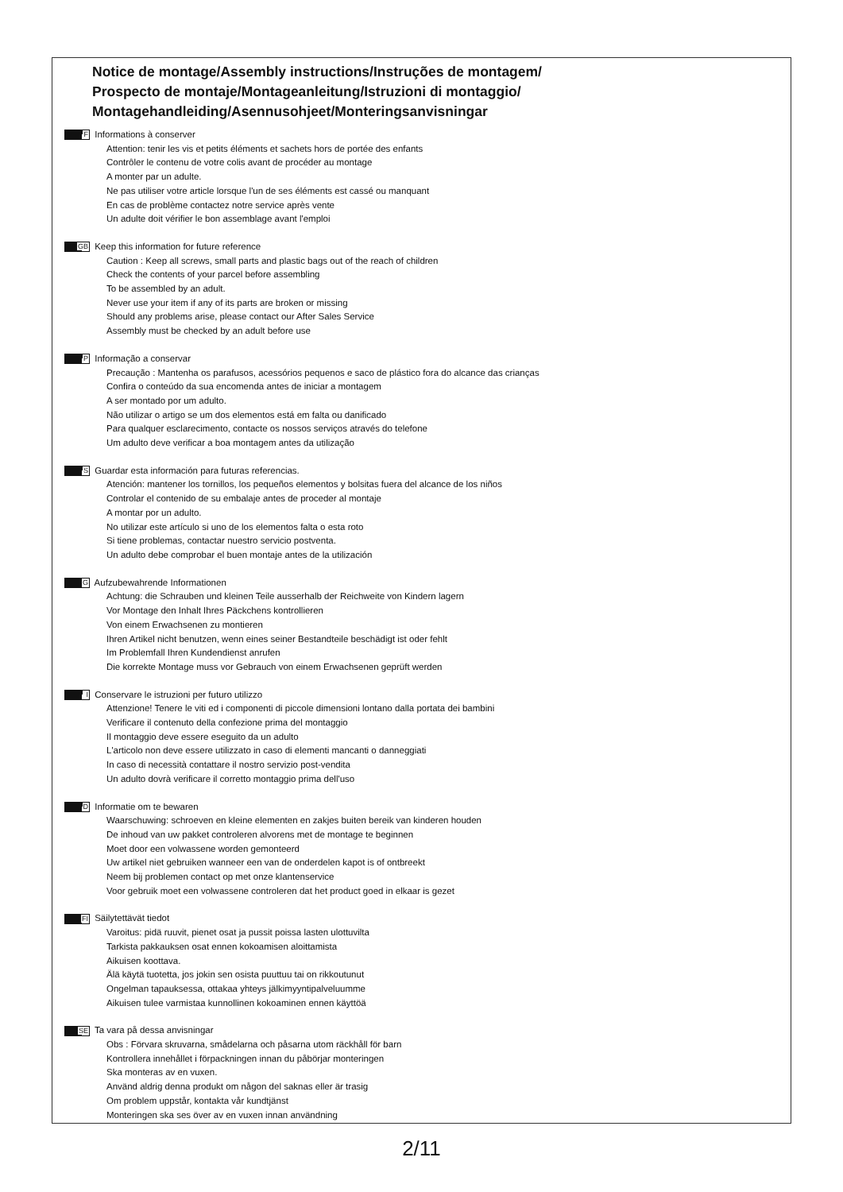Notice de montage/Assembly instructions/Instruções de montagem/
Prospecto de montaje/Montageanleitung/Istruzioni di montaggio/
Montagehandleiding/Asennusohjeet/Monteringsanvisningar
F Informations à conserver
Attention: tenir les vis et petits éléments et sachets hors de portée des enfants
Contrôler le contenu de votre colis avant de procéder au montage
A monter par un adulte.
Ne pas utiliser votre article lorsque l'un de ses éléments est cassé ou manquant
En cas de problème contactez notre service après vente
Un adulte doit vérifier le bon assemblage avant l'emploi
GB Keep this information for future reference
Caution : Keep all screws, small parts and plastic bags out of the reach of children
Check the contents of your parcel before assembling
To be assembled by an adult.
Never use your item if any of its parts are broken or missing
Should any problems arise, please contact our After Sales Service
Assembly must be checked by an adult before use
P Informação a conservar
Precaução : Mantenha os parafusos, acessórios pequenos e saco de plástico fora do alcance das crianças
Confira o conteúdo da sua encomenda antes de iniciar a montagem
A ser montado por um adulto.
Não utilizar o artigo se um dos elementos está em falta ou danificado
Para qualquer esclarecimento, contacte os nossos serviços através do telefone
Um adulto deve verificar a boa montagem antes da utilização
S Guardar esta información para futuras referencias.
Atención: mantener los tornillos, los pequeños elementos y bolsitas fuera del alcance de los niños
Controlar el contenido de su embalaje antes de proceder al montaje
A montar por un adulto.
No utilizar este artículo si uno de los elementos falta o esta roto
Si tiene problemas, contactar nuestro servicio postventa.
Un adulto debe comprobar el buen montaje antes de la utilización
G Aufzubewahrende Informationen
Achtung: die Schrauben und kleinen Teile ausserhalb der Reichweite von Kindern lagern
Vor Montage den Inhalt Ihres Päckchens kontrollieren
Von einem Erwachsenen zu montieren
Ihren Artikel nicht benutzen, wenn eines seiner Bestandteile beschädigt ist oder fehlt
Im Problemfall Ihren Kundendienst anrufen
Die korrekte Montage muss vor Gebrauch von einem Erwachsenen geprüft werden
I Conservare le istruzioni per futuro utilizzo
Attenzione! Tenere le viti ed i componenti di piccole dimensioni lontano dalla portata dei bambini
Verificare il contenuto della confezione prima del montaggio
Il montaggio deve essere eseguito da un adulto
L'articolo non deve essere utilizzato in caso di elementi mancanti o danneggiati
In caso di necessità contattare il nostro servizio post-vendita
Un adulto dovrà verificare il corretto montaggio prima dell'uso
D Informatie om te bewaren
Waarschuwing: schroeven en kleine elementen en zakjes buiten bereik van kinderen houden
De inhoud van uw pakket controleren alvorens met de montage te beginnen
Moet door een volwassene worden gemonteerd
Uw artikel niet gebruiken wanneer een van de onderdelen kapot is of ontbreekt
Neem bij problemen contact op met onze klantenservice
Voor gebruik moet een volwassene controleren dat het product goed in elkaar is gezet
FI Säilytettävät tiedot
Varoitus: pidä ruuvit, pienet osat ja pussit poissa lasten ulottuvilta
Tarkista pakkauksen osat ennen kokoamisen aloittamista
Aikuisen koottava.
Älä käytä tuotetta, jos jokin sen osista puuttuu tai on rikkoutunut
Ongelman tapauksessa, ottakaa yhteys jälkimyyntipalveluumme
Aikuisen tulee varmistaa kunnollinen kokoaminen ennen käyttöä
SE Ta vara på dessa anvisningar
Obs : Förvara skruvarna, smådelarna och påsarna utom räckhåll för barn
Kontrollera innehållet i förpackningen innan du påbörjar monteringen
Ska monteras av en vuxen.
Använd aldrig denna produkt om någon del saknas eller är trasig
Om problem uppstår, kontakta vår kundtjänst
Monteringen ska ses över av en vuxen innan användning
2/11